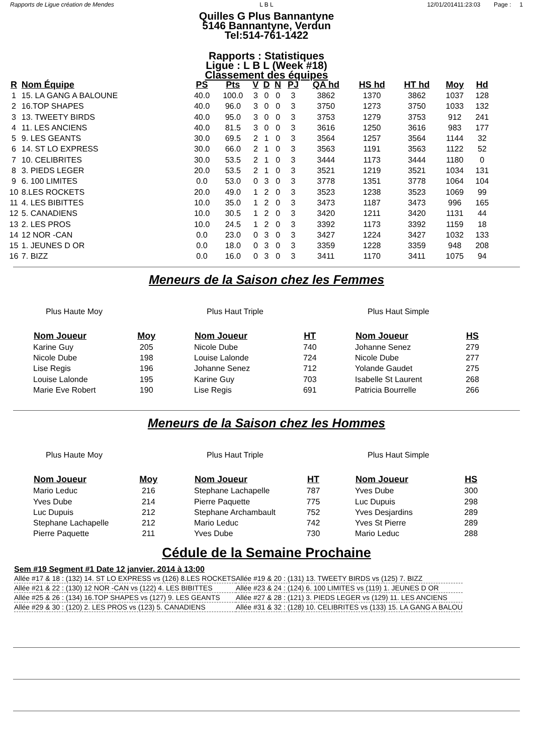Rapports de Ligue création de Mendes L B L 12/01/201411:23:03 Page : 1
Quilles G Plus Bannantyne
5146 Bannantyne, Verdun
Tel:514-761-1422
Rapports : Statistiques
Ligue : L B L (Week #18)
Classement des équipes
| R | Nom Équipe | PS | Pts | V | D | N | PJ | QA hd | HS hd | HT hd | Moy | Hd |
| --- | --- | --- | --- | --- | --- | --- | --- | --- | --- | --- | --- | --- |
| 1 | 15. LA GANG A BALOUNE | 40.0 | 100.0 | 3 | 0 | 0 | 3 | 3862 | 1370 | 3862 | 1037 | 128 |
| 2 | 16.TOP SHAPES | 40.0 | 96.0 | 3 | 0 | 0 | 3 | 3750 | 1273 | 3750 | 1033 | 132 |
| 3 | 13. TWEETY BIRDS | 40.0 | 95.0 | 3 | 0 | 0 | 3 | 3753 | 1279 | 3753 | 912 | 241 |
| 4 | 11. LES ANCIENS | 40.0 | 81.5 | 3 | 0 | 0 | 3 | 3616 | 1250 | 3616 | 983 | 177 |
| 5 | 9. LES GEANTS | 30.0 | 69.5 | 2 | 1 | 0 | 3 | 3564 | 1257 | 3564 | 1144 | 32 |
| 6 | 14. ST LO EXPRESS | 30.0 | 66.0 | 2 | 1 | 0 | 3 | 3563 | 1191 | 3563 | 1122 | 52 |
| 7 | 10. CELIBRITES | 30.0 | 53.5 | 2 | 1 | 0 | 3 | 3444 | 1173 | 3444 | 1180 | 0 |
| 8 | 3. PIEDS LEGER | 20.0 | 53.5 | 2 | 1 | 0 | 3 | 3521 | 1219 | 3521 | 1034 | 131 |
| 9 | 6. 100 LIMITES | 0.0 | 53.0 | 0 | 3 | 0 | 3 | 3778 | 1351 | 3778 | 1064 | 104 |
| 10 | 8.LES ROCKETS | 20.0 | 49.0 | 1 | 2 | 0 | 3 | 3523 | 1238 | 3523 | 1069 | 99 |
| 11 | 4. LES BIBITTES | 10.0 | 35.0 | 1 | 2 | 0 | 3 | 3473 | 1187 | 3473 | 996 | 165 |
| 12 | 5. CANADIENS | 10.0 | 30.5 | 1 | 2 | 0 | 3 | 3420 | 1211 | 3420 | 1131 | 44 |
| 13 | 2. LES PROS | 10.0 | 24.5 | 1 | 2 | 0 | 3 | 3392 | 1173 | 3392 | 1159 | 18 |
| 14 | 12 NOR -CAN | 0.0 | 23.0 | 0 | 3 | 0 | 3 | 3427 | 1224 | 3427 | 1032 | 133 |
| 15 | 1. JEUNES D OR | 0.0 | 18.0 | 0 | 3 | 0 | 3 | 3359 | 1228 | 3359 | 948 | 208 |
| 16 | 7. BIZZ | 0.0 | 16.0 | 0 | 3 | 0 | 3 | 3411 | 1170 | 3411 | 1075 | 94 |
Meneurs de la Saison chez les Femmes
Plus Haute Moy
| Nom Joueur | Moy |
| --- | --- |
| Karine Guy | 205 |
| Nicole Dube | 198 |
| Lise Regis | 196 |
| Louise Lalonde | 195 |
| Marie Eve Robert | 190 |
Plus Haut Triple
| Nom Joueur | HT |
| --- | --- |
| Nicole Dube | 740 |
| Louise Lalonde | 724 |
| Johanne Senez | 712 |
| Karine Guy | 703 |
| Lise Regis | 691 |
Plus Haut Simple
| Nom Joueur | HS |
| --- | --- |
| Johanne Senez | 279 |
| Nicole Dube | 277 |
| Yolande Gaudet | 275 |
| Isabelle St Laurent | 268 |
| Patricia Bourrelle | 266 |
Meneurs de la Saison chez les Hommes
Plus Haute Moy
| Nom Joueur | Moy |
| --- | --- |
| Mario Leduc | 216 |
| Yves Dube | 214 |
| Luc Dupuis | 212 |
| Stephane Lachapelle | 212 |
| Pierre Paquette | 211 |
Plus Haut Triple
| Nom Joueur | HT |
| --- | --- |
| Stephane Lachapelle | 787 |
| Pierre Paquette | 775 |
| Stephane Archambault | 752 |
| Mario Leduc | 742 |
| Yves Dube | 730 |
Plus Haut Simple
| Nom Joueur | HS |
| --- | --- |
| Yves Dube | 300 |
| Luc Dupuis | 298 |
| Yves Desjardins | 289 |
| Yves St Pierre | 289 |
| Mario Leduc | 288 |
Cédule de la Semaine Prochaine
Sem #19 Segment #1 Date 12 janvier, 2014 à 13:00
| Allée #17 & 18 : (132) 14. ST LO EXPRESS vs (126) 8.LES ROCKETS | Allée #19 & 20 : (131) 13. TWEETY BIRDS vs (125) 7. BIZZ |
| Allée #21 & 22 : (130) 12 NOR -CAN vs (122) 4. LES BIBITTES | Allée #23 & 24 : (124) 6. 100 LIMITES vs (119) 1. JEUNES D OR |
| Allée #25 & 26 : (134) 16.TOP SHAPES vs (127) 9. LES GEANTS | Allée #27 & 28 : (121) 3. PIEDS LEGER vs (129) 11. LES ANCIENS |
| Allée #29 & 30 : (120) 2. LES PROS vs (123) 5. CANADIENS | Allée #31 & 32 : (128) 10. CELIBRITES vs (133) 15. LA GANG A BALOU |